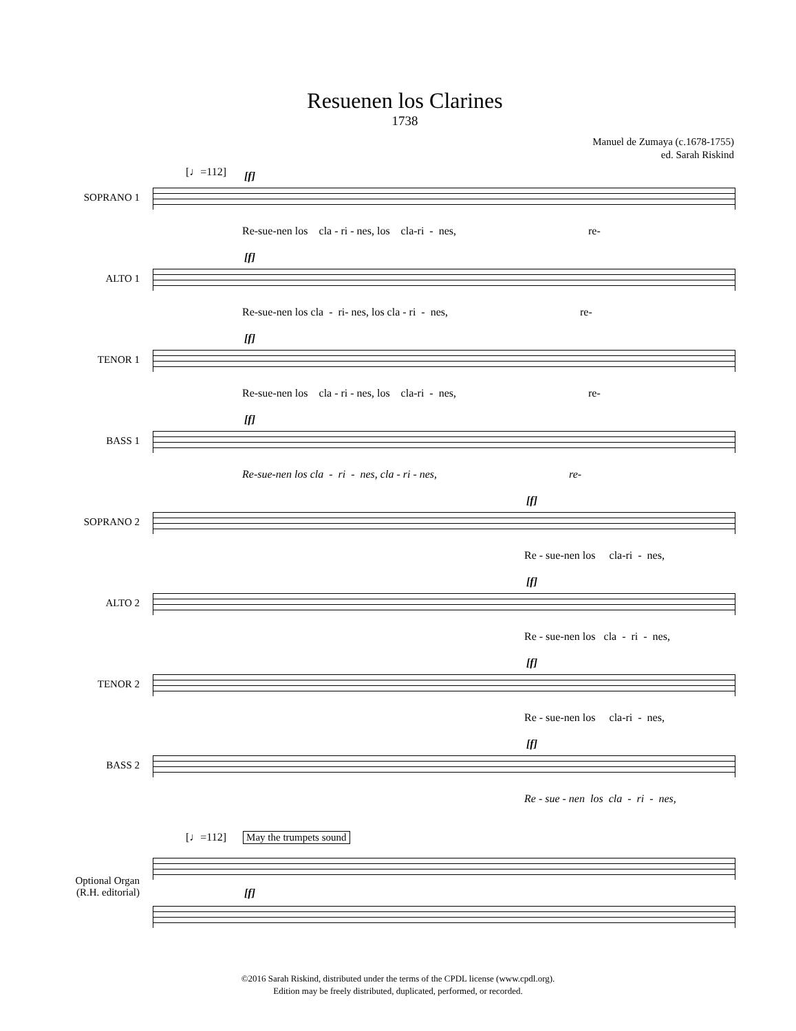Resuenen los Clarines
1738
Manuel de Zumaya (c.1678-1755)
ed. Sarah Riskind
[♩=112]
SOPRANO 1
[f]
Re-sue-nen los cla - ri - nes, los cla-ri - nes, re-
ALTO 1
[f]
Re-sue-nen los cla - ri- nes, los cla - ri - nes, re-
TENOR 1
[f]
Re-sue-nen los cla - ri - nes, los cla-ri - nes, re-
BASS 1
[f]
Re-sue-nen los cla - ri - nes, cla - ri - nes, re-
SOPRANO 2
[f]
Re - sue-nen los cla-ri - nes,
ALTO 2
[f]
Re - sue-nen los cla - ri - nes,
TENOR 2
[f]
Re - sue-nen los cla-ri - nes,
BASS 2
[f]
Re - sue - nen los cla - ri - nes,
[♩=112] May the trumpets sound
Optional Organ
(R.H. editorial)
[f]
©2016 Sarah Riskind, distributed under the terms of the CPDL license (www.cpdl.org).
Edition may be freely distributed, duplicated, performed, or recorded.